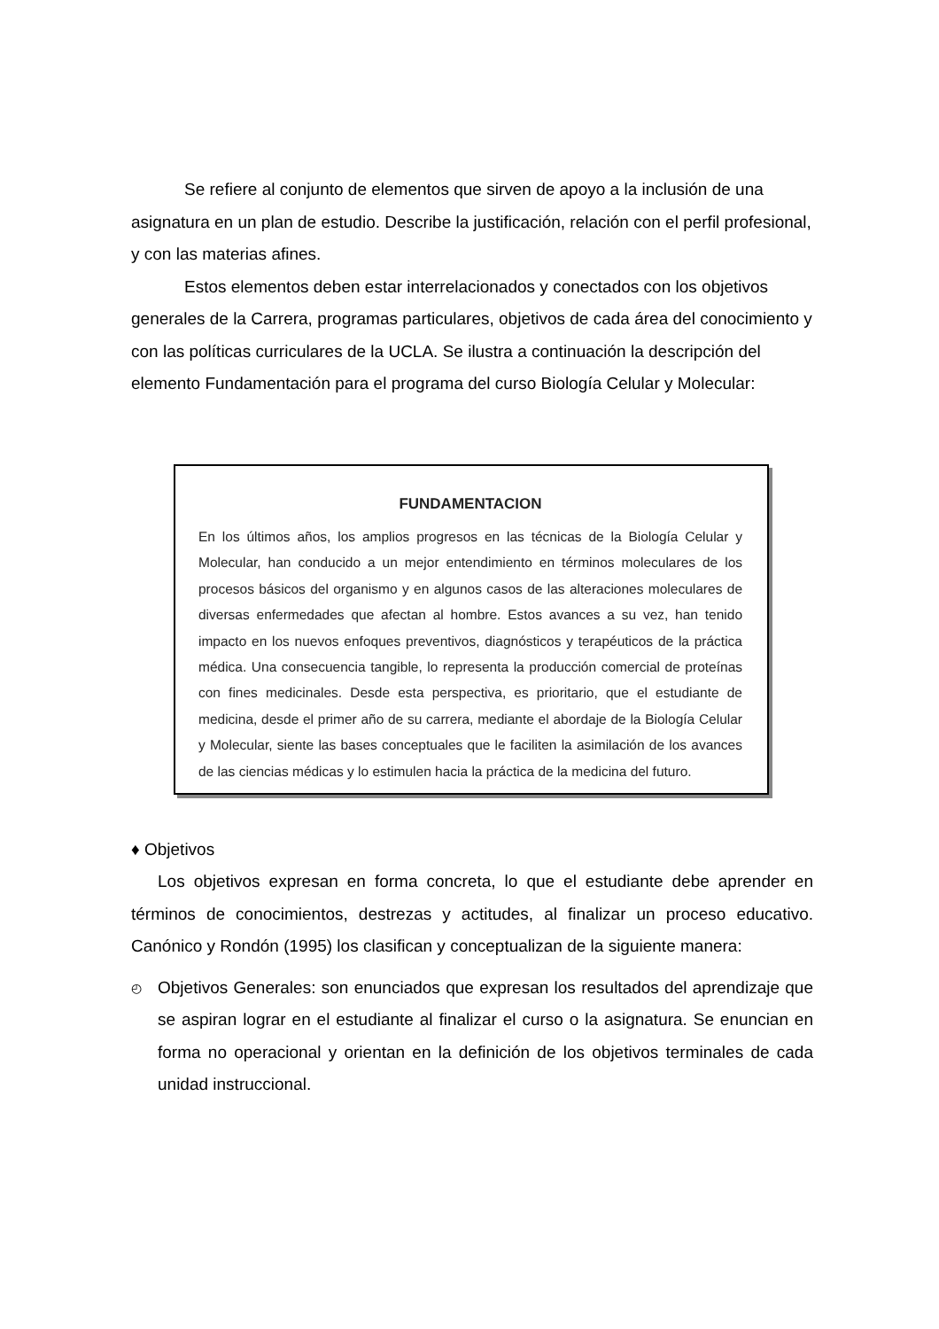Se refiere al conjunto de elementos que sirven de apoyo a la inclusión de una asignatura en un plan de estudio. Describe la justificación, relación con el perfil profesional, y con las materias afines.
Estos elementos deben estar interrelacionados y conectados con los objetivos generales de la Carrera, programas particulares, objetivos de cada área del conocimiento y con las políticas curriculares de la UCLA. Se ilustra a continuación la descripción del elemento Fundamentación para el programa del curso Biología Celular y Molecular:
FUNDAMENTACION
En los últimos años, los amplios progresos en las técnicas de la Biología Celular y Molecular, han conducido a un mejor entendimiento en términos moleculares de los procesos básicos del organismo y en algunos casos de las alteraciones moleculares de diversas enfermedades que afectan al hombre. Estos avances a su vez, han tenido impacto en los nuevos enfoques preventivos, diagnósticos y terapéuticos de la práctica médica. Una consecuencia tangible, lo representa la producción comercial de proteínas con fines medicinales. Desde esta perspectiva, es prioritario, que el estudiante de medicina, desde el primer año de su carrera, mediante el abordaje de la Biología Celular y Molecular, siente las bases conceptuales que le faciliten la asimilación de los avances de las ciencias médicas y lo estimulen hacia la práctica de la medicina del futuro.
♦ Objetivos
Los objetivos expresan en forma concreta, lo que el estudiante debe aprender en términos de conocimientos, destrezas y actitudes, al finalizar un proceso educativo. Canónico y Rondón (1995) los clasifican y conceptualizan de la siguiente manera:
◴ Objetivos Generales: son enunciados que expresan los resultados del aprendizaje que se aspiran lograr en el estudiante al finalizar el curso o la asignatura. Se enuncian en forma no operacional y orientan en la definición de los objetivos terminales de cada unidad instruccional.